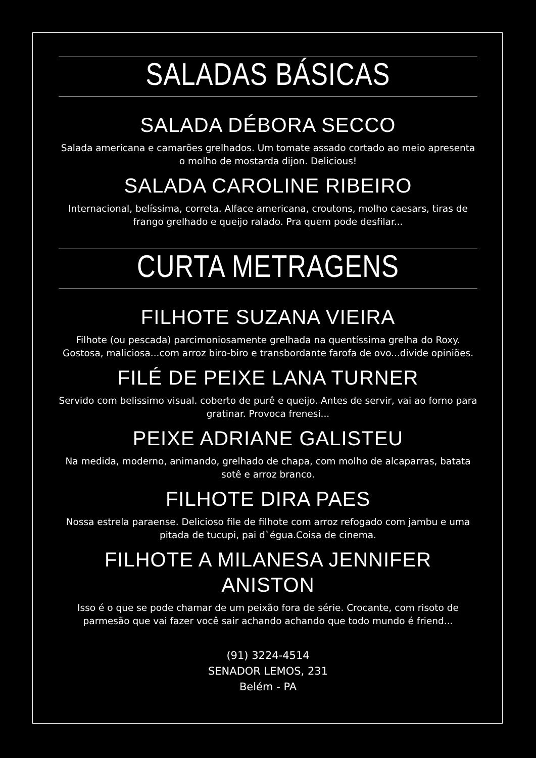SALADAS BÁSICAS
SALADA DÉBORA SECCO
Salada americana e camarões grelhados. Um tomate assado cortado ao meio apresenta o molho de mostarda dijon. Delicious!
SALADA CAROLINE RIBEIRO
Internacional, belíssima, correta. Alface americana, croutons, molho caesars, tiras de frango grelhado e queijo ralado. Pra quem pode desfilar...
CURTA METRAGENS
FILHOTE SUZANA VIEIRA
Filhote (ou pescada) parcimoniosamente grelhada na quentíssima grelha do Roxy. Gostosa, maliciosa...com arroz biro-biro e transbordante farofa de ovo...divide opiniões.
FILÉ DE PEIXE LANA TURNER
Servido com belissimo visual. coberto de purê e queijo. Antes de servir, vai ao forno para gratinar. Provoca frenesi...
PEIXE ADRIANE GALISTEU
Na medida, moderno, animando, grelhado de chapa, com molho de alcaparras, batata sotê e arroz branco.
FILHOTE DIRA PAES
Nossa estrela paraense. Delicioso file de filhote com arroz refogado com jambu e uma pitada de tucupi, pai d`égua.Coisa de cinema.
FILHOTE A MILANESA JENNIFER ANISTON
Isso é o que se pode chamar de um peixão fora de série. Crocante, com risoto de parmesão que vai fazer você sair achando achando que todo mundo é friend...
(91) 3224-4514
SENADOR LEMOS, 231
Belém - PA